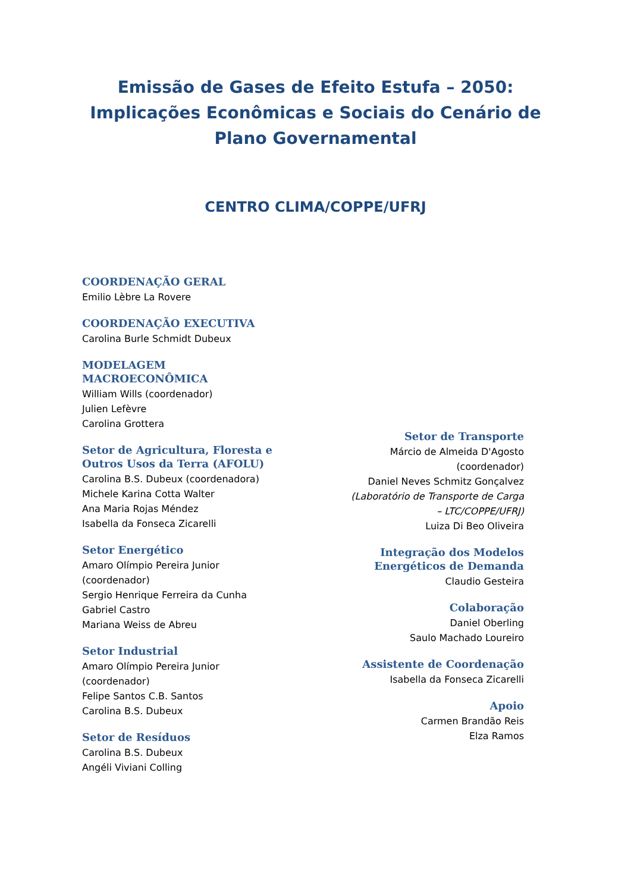Emissão de Gases de Efeito Estufa – 2050: Implicações Econômicas e Sociais do Cenário de Plano Governamental
CENTRO CLIMA/COPPE/UFRJ
COORDENAÇÃO GERAL
Emilio Lèbre La Rovere
COORDENAÇÃO EXECUTIVA
Carolina Burle Schmidt Dubeux
MODELAGEM MACROECONÔMICA
William Wills (coordenador)
Julien Lefèvre
Carolina Grottera
Setor de Agricultura, Floresta e Outros Usos da Terra (AFOLU)
Carolina B.S. Dubeux (coordenadora)
Michele Karina Cotta Walter
Ana Maria Rojas Méndez
Isabella da Fonseca Zicarelli
Setor Energético
Amaro Olímpio Pereira Junior (coordenador)
Sergio Henrique Ferreira da Cunha
Gabriel Castro
Mariana Weiss de Abreu
Setor Industrial
Amaro Olímpio Pereira Junior (coordenador)
Felipe Santos C.B. Santos
Carolina B.S. Dubeux
Setor de Resíduos
Carolina B.S. Dubeux
Angéli Viviani Colling
Setor de Transporte
Márcio de Almeida D'Agosto (coordenador)
Daniel Neves Schmitz Gonçalvez
(Laboratório de Transporte de Carga – LTC/COPPE/UFRJ)
Luiza Di Beo Oliveira
Integração dos Modelos Energéticos de Demanda
Claudio Gesteira
Colaboração
Daniel Oberling
Saulo Machado Loureiro
Assistente de Coordenação
Isabella da Fonseca Zicarelli
Apoio
Carmen Brandão Reis
Elza Ramos